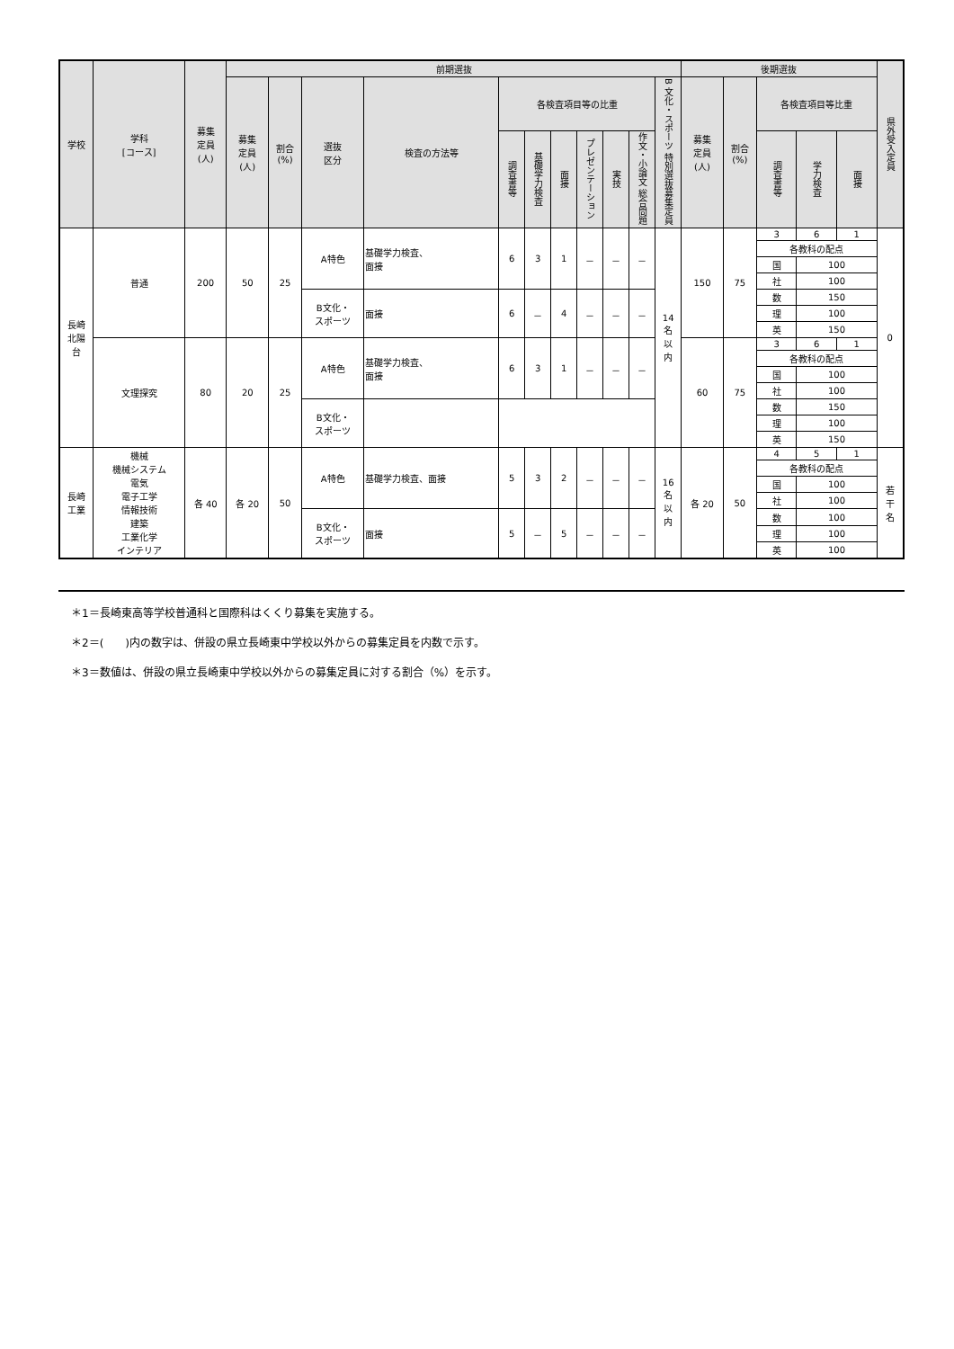| 学校 | 学科 [コース] | 募集 定員 (人) | 前期選抜 | | | | | | | | | | | 後期選抜 | | | | | 県外受入定員 |
| --- | --- | --- | --- | --- | --- | --- | --- | --- | --- | --- | --- | --- | --- | --- | --- | --- | --- | --- | --- |
| | | | 募集 定員 (人) | 割合 (%) | 選抜 区分 | 検査の方法等 | 各検査項目等の比重 | | | | | | B 文化・スポーツ 特別選抜募集定員 | 募集 定員 (人) | 割合 (%) | 各検査項目等比重 | | | |
| | | | | | | | 調査書等 | 基礎学力検査 | 面接 | プレゼンテーション | 実技 | 作文・小論文 総合問題 | | | | 調査書等 | 学力検査 | 面接 | |
| 長崎 北陽 台 | 普通 | 200 | 50 | 25 | A特色 | 基礎学力検査、 面接 | 6 | 3 | 1 | － | － | － | 14 名 以 内 | 150 | 75 | 3 | 6 | 1 | 0 |
| | | | | | | | | | | | | | | | | 各教科の配点 | | | |
| | | | | | | | | | | | | | | | | 国 | 100 | | |
| | | | | | | | | | | | | | | | | 社 | 100 | | |
| | | | | | B文化・ スポーツ | 面接 | 6 | － | 4 | － | － | － | | | | 数 | 150 | | |
| | | | | | | | | | | | | | | | | 理 | 100 | | |
| | | | | | | | | | | | | | | | | 英 | 150 | | |
| | 文理探究 | 80 | 20 | 25 | A特色 | 基礎学力検査、 面接 | 6 | 3 | 1 | － | － | － | | 60 | 75 | 3 | 6 | 1 | |
| | | | | | | | | | | | | | | | | 各教科の配点 | | | |
| | | | | | | | | | | | | | | | | 国 | 100 | | |
| | | | | | | | | | | | | | | | | 社 | 100 | | |
| | | | | | B文化・ スポーツ | | | | | | | | | | | 数 | 150 | | |
| | | | | | | | | | | | | | | | | 理 | 100 | | |
| | | | | | | | | | | | | | | | | 英 | 150 | | |
| 長崎 工業 | 機械 機械システム 電気 電子工学 情報技術 建築 工業化学 インテリア | 各 40 | 各 20 | 50 | A特色 | 基礎学力検査、面接 | 5 | 3 | 2 | － | － | － | 16 名 以 内 | 各 20 | 50 | 4 | 5 | 1 | 若 干 名 |
| | | | | | | | | | | | | | | | | 各教科の配点 | | | |
| | | | | | | | | | | | | | | | | 国 | 100 | | |
| | | | | | | | | | | | | | | | | 社 | 100 | | |
| | | | | | B文化・ スポーツ | 面接 | 5 | － | 5 | － | － | － | | | | 数 | 100 | | |
| | | | | | | | | | | | | | | | | 理 | 100 | | |
| | | | | | | | | | | | | | | | | 英 | 100 | | |
＊1＝長崎東高等学校普通科と国際科はくくり募集を実施する。
＊2＝(　　)内の数字は、併設の県立長崎東中学校以外からの募集定員を内数で示す。
＊3＝数値は、併設の県立長崎東中学校以外からの募集定員に対する割合（%）を示す。